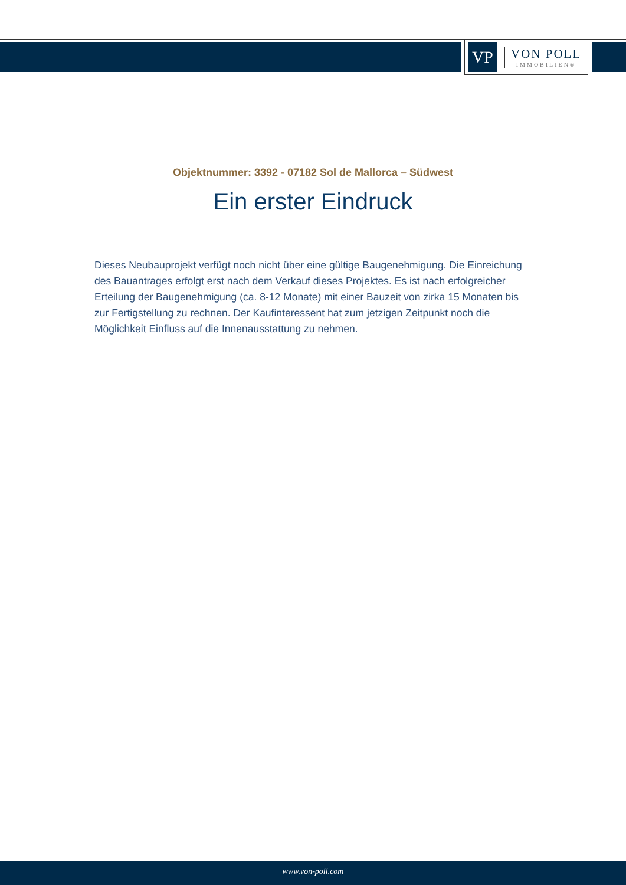VP
VON POLL
IMMOBILIEN®
Objektnummer: 3392 - 07182 Sol de Mallorca – Südwest
Ein erster Eindruck
Dieses Neubauprojekt verfügt noch nicht über eine gültige Baugenehmigung. Die Einreichung des Bauantrages erfolgt erst nach dem Verkauf dieses Projektes. Es ist nach erfolgreicher Erteilung der Baugenehmigung (ca. 8-12 Monate) mit einer Bauzeit von zirka 15 Monaten bis zur Fertigstellung zu rechnen. Der Kaufinteressent hat zum jetzigen Zeitpunkt noch die Möglichkeit Einfluss auf die Innenausstattung zu nehmen.
www.von-poll.com